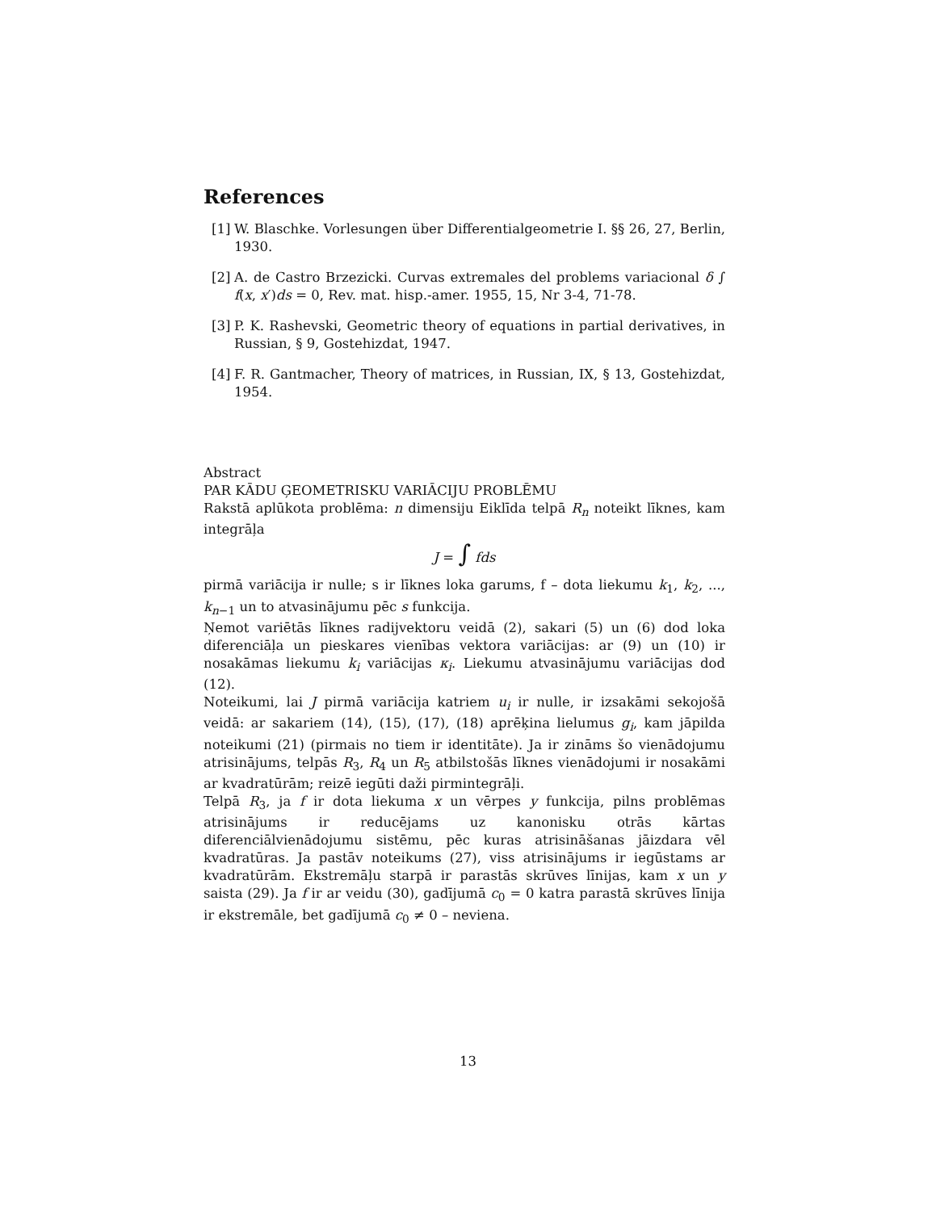References
[1] W. Blaschke. Vorlesungen über Differentialgeometrie I. §§ 26, 27, Berlin, 1930.
[2] A. de Castro Brzezicki. Curvas extremales del problems variacional δ ∫ f(x, x′)ds = 0, Rev. mat. hisp.-amer. 1955, 15, Nr 3-4, 71-78.
[3] P. K. Rashevski, Geometric theory of equations in partial derivatives, in Russian, § 9, Gostehizdat, 1947.
[4] F. R. Gantmacher, Theory of matrices, in Russian, IX, § 13, Gostehizdat, 1954.
Abstract
PAR KĀDU ĢEOMETRISKU VARIĀCIJU PROBLĒMU
Rakstā aplūkota problēma: n dimensiju Eiklīda telpā R<sub>n</sub> noteikt līknes, kam integrāļa
J = ∫ fds
pirmā variācija ir nulle; s ir līknes loka garums, f – dota liekumu k<sub>1</sub>, k<sub>2</sub>, ..., k<sub>n−1</sub> un to atvasinājumu pēc s funkcija.
Ņemot variētās līknes radijvektoru veidā (2), sakari (5) un (6) dod loka diferenciāļa un pieskares vienības vektora variācijas: ar (9) un (10) ir nosakāmas liekumu k<sub>i</sub> variācijas κ<sub>i</sub>. Liekumu atvasinājumu variācijas dod (12).
Noteikumi, lai J pirmā variācija katriem u<sub>i</sub> ir nulle, ir izsakāmi sekojošā veidā: ar sakariem (14), (15), (17), (18) aprēķina lielumus g<sub>i</sub>, kam jāpilda noteikumi (21) (pirmais no tiem ir identitāte). Ja ir zināms šo vienādojumu atrisinājums, telpās R<sub>3</sub>, R<sub>4</sub> un R<sub>5</sub> atbilstošās līknes vienādojumi ir nosakāmi ar kvadratūrām; reizē iegūti daži pirmintegrāļi.
Telpā R<sub>3</sub>, ja f ir dota liekuma x un vērpes y funkcija, pilns problēmas atrisinājums ir reducējams uz kanonisku otrās kārtas diferenciālvienādojumu sistēmu, pēc kuras atrisināšanas jāizdara vēl kvadratūras. Ja pastāv noteikums (27), viss atrisinājums ir iegūstams ar kvadratūrām. Ekstremāļu starpā ir parastās skrūves līnijas, kam x un y saista (29). Ja f ir ar veidu (30), gadījumā c<sub>0</sub> = 0 katra parastā skrūves līnija ir ekstremāle, bet gadījumā c<sub>0</sub> ≠ 0 – neviena.
13